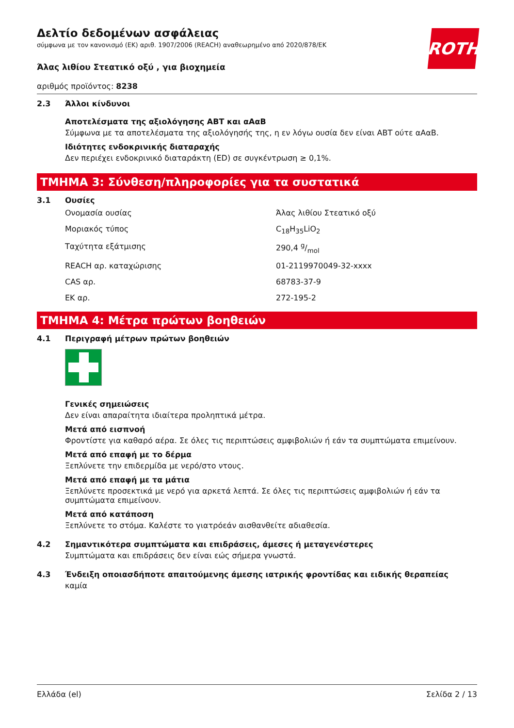Δελτίο δεδομένων ασφάλειας
σύμφωνα με τον κανονισμό (ΕΚ) αριθ. 1907/2006 (REACH) αναθεωρημένο από 2020/878/ΕΚ
ROTH
Άλας λιθίου Στεατικό οξύ , για βιοχημεία
αριθμός προϊόντος: 8238
2.3 Άλλοι κίνδυνοι
Αποτελέσματα της αξιολόγησης ΑΒΤ και αΑαΒ
Σύμφωνα με τα αποτελέσματα της αξιολόγησής της, η εν λόγω ουσία δεν είναι ΑΒΤ ούτε αΑαΒ.
Ιδιότητες ενδοκρινικής διαταραχής
Δεν περιέχει ενδοκρινικό διαταράκτη (ED) σε συγκέντρωση ≥ 0,1%.
ΤΜΗΜΑ 3: Σύνθεση/πληροφορίες για τα συστατικά
3.1 Ουσίες
| Ονομασία ουσίας | Άλας λιθίου Στεατικό οξύ |
| Μοριακός τύπος | C<sub>18</sub>H<sub>35</sub>LiO<sub>2</sub> |
| Ταχύτητα εξάτμισης | 290,4 g/mol |
| REACH αρ. καταχώρισης | 01-2119970049-32-xxxx |
| CAS αρ. | 68783-37-9 |
| ΕΚ αρ. | 272-195-2 |
ΤΜΗΜΑ 4: Μέτρα πρώτων βοηθειών
4.1 Περιγραφή μέτρων πρώτων βοηθειών
Γενικές σημειώσεις
Δεν είναι απαραίτητα ιδιαίτερα προληπτικά μέτρα.
Μετά από εισπνοή
Φροντίστε για καθαρό αέρα. Σε όλες τις περιπτώσεις αμφιβολιών ή εάν τα συμπτώματα επιμείνουν.
Μετά από επαφή με το δέρμα
Ξεπλύνετε την επιδερμίδα με νερό/στο ντους.
Μετά από επαφή με τα μάτια
Ξεπλύνετε προσεκτικά με νερό για αρκετά λεπτά. Σε όλες τις περιπτώσεις αμφιβολιών ή εάν τα συμπτώματα επιμείνουν.
Μετά από κατάποση
Ξεπλύνετε το στόμα. Καλέστε το γιατρόεάν αισθανθείτε αδιαθεσία.
4.2 Σημαντικότερα συμπτώματα και επιδράσεις, άμεσες ή μεταγενέστερες
Συμπτώματα και επιδράσεις δεν είναι εώς σήμερα γνωστά.
4.3 Ένδειξη οποιασδήποτε απαιτούμενης άμεσης ιατρικής φροντίδας και ειδικής θεραπείας
καμία
Ελλάδα (el) Σελίδα 2 / 13